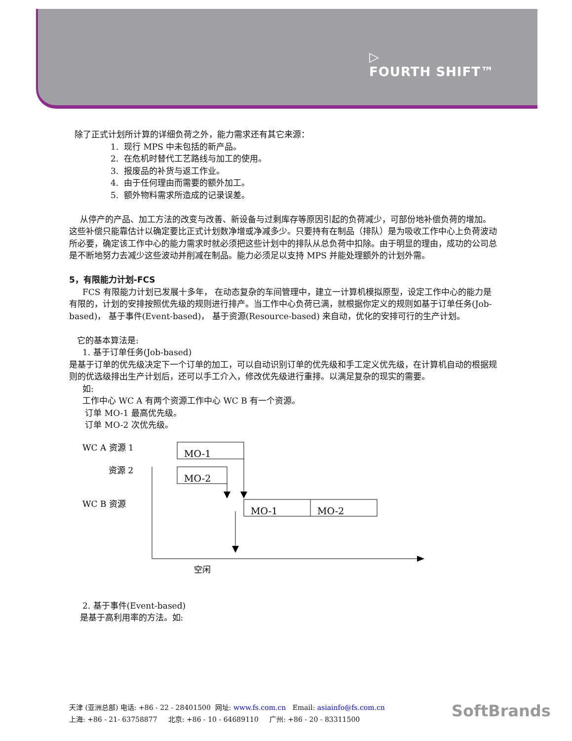▷
FOURTH SHIFT™
除了正式计划所计算的详细负荷之外，能力需求还有其它来源：
1. 现行 MPS 中未包括的新产品。
2. 在危机时替代工艺路线与加工的使用。
3. 报废品的补货与返工作业。
4. 由于任何理由而需要的额外加工。
5. 额外物料需求所造成的记录误差。
从停产的产品、加工方法的改变与改善、新设备与过剩库存等原因引起的负荷减少，可部份地补偿负荷的增加。这些补偿只能靠估计以确定要比正式计划数净增或净减多少。只要持有在制品（排队）是为吸收工作中心上负荷波动所必要，确定该工作中心的能力需求时就必须把这些计划中的排队从总负荷中扣除。由于明显的理由，成功的公司总是不断地努力去减少这些波动并削减在制品。能力必须足以支持 MPS 并能处理额外的计划外需。
5，有限能力计划-FCS
FCS 有限能力计划已发展十多年， 在动态复杂的车间管理中，建立一计算机模拟原型，设定工作中心的能力是有限的，计划的安排按照优先级的规则进行排产。当工作中心负荷已满，就根据你定义的规则如基于订单任务(Job-based)， 基于事件(Event-based)， 基于资源(Resource-based) 来自动，优化的安排可行的生产计划。
它的基本算法是:
1. 基于订单任务(Job-based)
是基于订单的优先级决定下一个订单的加工，可以自动识别订单的优先级和手工定义优先级，在计算机自动的根据规则的优选级排出生产计划后，还可以手工介入，修改优先级进行重排。以满足复杂的现实的需要。
如:
工作中心 WC A 有两个资源工作中心 WC B 有一个资源。
订单 MO-1 最高优先级。
订单 MO-2 次优先级。
WC A 资源 1
资源 2
WC B 资源
MO-1
MO-2
MO-1
MO-2
空闲
2. 基于事件(Event-based)
是基于高利用率的方法。如:
天津 (亚洲总部) 电话: +86 - 22 - 28401500 网址: www.fs.com.cn Email: asiainfo@fs.com.cn
上海: +86 - 21- 63758877 北京: +86 - 10 - 64689110 广州: +86 - 20 - 83311500
SoftBrands